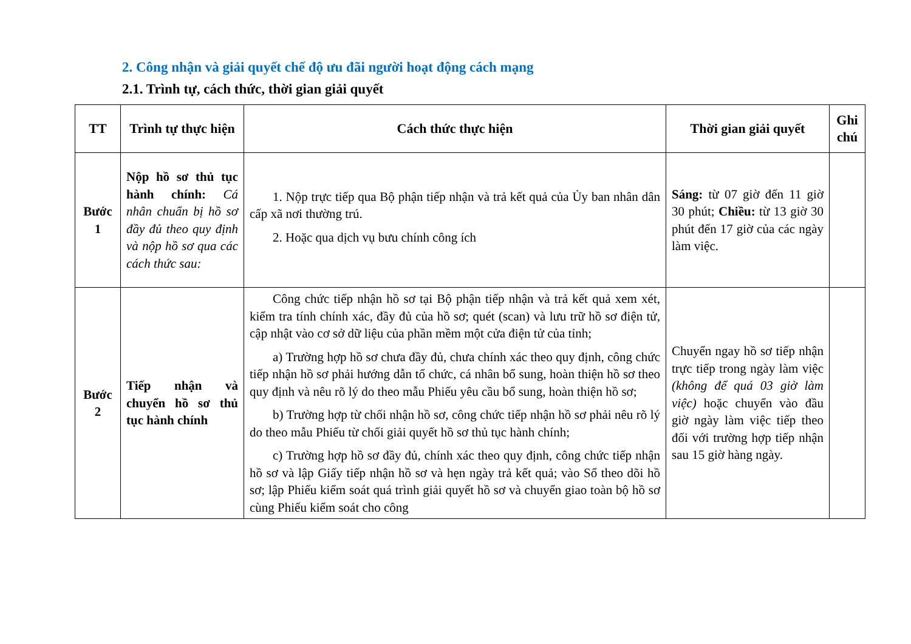2. Công nhận và giải quyết chế độ ưu đãi người hoạt động cách mạng
2.1. Trình tự, cách thức, thời gian giải quyết
| TT | Trình tự thực hiện | Cách thức thực hiện | Thời gian giải quyết | Ghi chú |
| --- | --- | --- | --- | --- |
| Bước 1 | Nộp hồ sơ thủ tục hành chính: Cá nhân chuẩn bị hồ sơ đầy đủ theo quy định và nộp hồ sơ qua các cách thức sau: | 1. Nộp trực tiếp qua Bộ phận tiếp nhận và trả kết quả của Ủy ban nhân dân cấp xã nơi thường trú. 2. Hoặc qua dịch vụ bưu chính công ích | Sáng: từ 07 giờ đến 11 giờ 30 phút; Chiều: từ 13 giờ 30 phút đến 17 giờ của các ngày làm việc. | |
| Bước 2 | Tiếp nhận và chuyển hồ sơ thủ tục hành chính | Công chức tiếp nhận hồ sơ tại Bộ phận tiếp nhận và trả kết quả xem xét, kiểm tra tính chính xác, đầy đủ của hồ sơ; quét (scan) và lưu trữ hồ sơ điện tử, cập nhật vào cơ sở dữ liệu của phần mềm một cửa điện tử của tỉnh; a) Trường hợp hồ sơ chưa đầy đủ, chưa chính xác theo quy định, công chức tiếp nhận hồ sơ phải hướng dẫn tổ chức, cá nhân bổ sung, hoàn thiện hồ sơ theo quy định và nêu rõ lý do theo mẫu Phiếu yêu cầu bổ sung, hoàn thiện hồ sơ; b) Trường hợp từ chối nhận hồ sơ, công chức tiếp nhận hồ sơ phải nêu rõ lý do theo mẫu Phiếu từ chối giải quyết hồ sơ thủ tục hành chính; c) Trường hợp hồ sơ đầy đủ, chính xác theo quy định, công chức tiếp nhận hồ sơ và lập Giấy tiếp nhận hồ sơ và hẹn ngày trả kết quả; vào Sổ theo dõi hồ sơ; lập Phiếu kiểm soát quá trình giải quyết hồ sơ và chuyển giao toàn bộ hồ sơ cùng Phiếu kiểm soát cho công | Chuyển ngay hồ sơ tiếp nhận trực tiếp trong ngày làm việc (không để quá 03 giờ làm việc) hoặc chuyển vào đầu giờ ngày làm việc tiếp theo đối với trường hợp tiếp nhận sau 15 giờ hàng ngày. | |